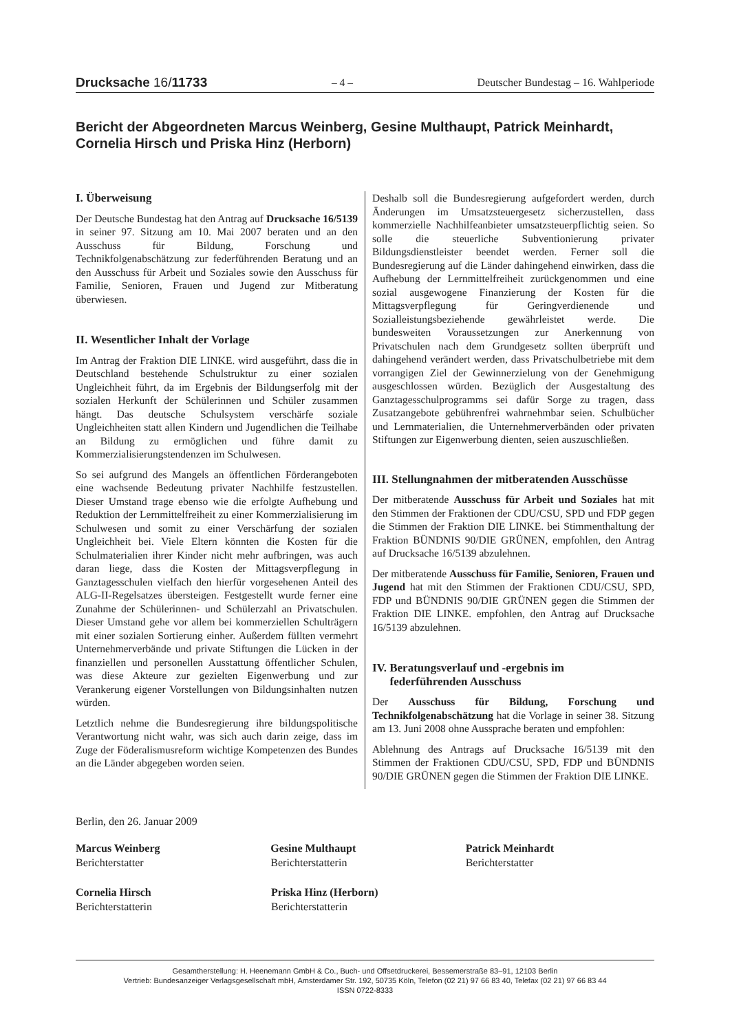Drucksache 16/11733 – 4 – Deutscher Bundestag – 16. Wahlperiode
Bericht der Abgeordneten Marcus Weinberg, Gesine Multhaupt, Patrick Meinhardt, Cornelia Hirsch und Priska Hinz (Herborn)
I. Überweisung
Der Deutsche Bundestag hat den Antrag auf Drucksache 16/5139 in seiner 97. Sitzung am 10. Mai 2007 beraten und an den Ausschuss für Bildung, Forschung und Technikfolgenabschätzung zur federführenden Beratung und an den Ausschuss für Arbeit und Soziales sowie den Ausschuss für Familie, Senioren, Frauen und Jugend zur Mitberatung überwiesen.
II. Wesentlicher Inhalt der Vorlage
Im Antrag der Fraktion DIE LINKE. wird ausgeführt, dass die in Deutschland bestehende Schulstruktur zu einer sozialen Ungleichheit führt, da im Ergebnis der Bildungserfolg mit der sozialen Herkunft der Schülerinnen und Schüler zusammen hängt. Das deutsche Schulsystem verschärfe soziale Ungleichheiten statt allen Kindern und Jugendlichen die Teilhabe an Bildung zu ermöglichen und führe damit zu Kommerzialisierungstendenzen im Schulwesen.
So sei aufgrund des Mangels an öffentlichen Förderangeboten eine wachsende Bedeutung privater Nachhilfe festzustellen. Dieser Umstand trage ebenso wie die erfolgte Aufhebung und Reduktion der Lernmittelfreiheit zu einer Kommerzialisierung im Schulwesen und somit zu einer Verschärfung der sozialen Ungleichheit bei. Viele Eltern könnten die Kosten für die Schulmaterialien ihrer Kinder nicht mehr aufbringen, was auch daran liege, dass die Kosten der Mittagsverpflegung in Ganztagesschulen vielfach den hierfür vorgesehenen Anteil des ALG-II-Regelsatzes übersteigen. Festgestellt wurde ferner eine Zunahme der Schülerinnen- und Schülerzahl an Privatschulen. Dieser Umstand gehe vor allem bei kommerziellen Schulträgern mit einer sozialen Sortierung einher. Außerdem füllten vermehrt Unternehmerverbände und private Stiftungen die Lücken in der finanziellen und personellen Ausstattung öffentlicher Schulen, was diese Akteure zur gezielten Eigenwerbung und zur Verankerung eigener Vorstellungen von Bildungsinhalten nutzen würden.
Letztlich nehme die Bundesregierung ihre bildungspolitische Verantwortung nicht wahr, was sich auch darin zeige, dass im Zuge der Föderalismusreform wichtige Kompetenzen des Bundes an die Länder abgegeben worden seien.
Deshalb soll die Bundesregierung aufgefordert werden, durch Änderungen im Umsatzsteuergesetz sicherzustellen, dass kommerzielle Nachhilfeanbieter umsatzsteuerpflichtig seien. So solle die steuerliche Subventionierung privater Bildungsdienstleister beendet werden. Ferner soll die Bundesregierung auf die Länder dahingehend einwirken, dass die Aufhebung der Lernmittelfreiheit zurückgenommen und eine sozial ausgewogene Finanzierung der Kosten für die Mittagsverpflegung für Geringverdienende und Sozialleistungsbeziehende gewährleistet werde. Die bundesweiten Voraussetzungen zur Anerkennung von Privatschulen nach dem Grundgesetz sollten überprüft und dahingehend verändert werden, dass Privatschulbetriebe mit dem vorrangigen Ziel der Gewinnerzielung von der Genehmigung ausgeschlossen würden. Bezüglich der Ausgestaltung des Ganztagesschulprogramms sei dafür Sorge zu tragen, dass Zusatzangebote gebührenfrei wahrnehmbar seien. Schulbücher und Lernmaterialien, die Unternehmerverbänden oder privaten Stiftungen zur Eigenwerbung dienten, seien auszuschließen.
III. Stellungnahmen der mitberatenden Ausschüsse
Der mitberatende Ausschuss für Arbeit und Soziales hat mit den Stimmen der Fraktionen der CDU/CSU, SPD und FDP gegen die Stimmen der Fraktion DIE LINKE. bei Stimmenthaltung der Fraktion BÜNDNIS 90/DIE GRÜNEN, empfohlen, den Antrag auf Drucksache 16/5139 abzulehnen.
Der mitberatende Ausschuss für Familie, Senioren, Frauen und Jugend hat mit den Stimmen der Fraktionen CDU/CSU, SPD, FDP und BÜNDNIS 90/DIE GRÜNEN gegen die Stimmen der Fraktion DIE LINKE. empfohlen, den Antrag auf Drucksache 16/5139 abzulehnen.
IV. Beratungsverlauf und -ergebnis im
federführenden Ausschuss
Der Ausschuss für Bildung, Forschung und Technikfolgenabschätzung hat die Vorlage in seiner 38. Sitzung am 13. Juni 2008 ohne Aussprache beraten und empfohlen:
Ablehnung des Antrags auf Drucksache 16/5139 mit den Stimmen der Fraktionen CDU/CSU, SPD, FDP und BÜNDNIS 90/DIE GRÜNEN gegen die Stimmen der Fraktion DIE LINKE.
Berlin, den 26. Januar 2009
Marcus Weinberg
Berichterstatter
Gesine Multhaupt
Berichterstatterin
Patrick Meinhardt
Berichterstatter
Cornelia Hirsch
Berichterstatterin
Priska Hinz (Herborn)
Berichterstatterin
Gesamtherstellung: H. Heenemann GmbH & Co., Buch- und Offsetdruckerei, Bessemerstraße 83–91, 12103 Berlin
Vertrieb: Bundesanzeiger Verlagsgesellschaft mbH, Amsterdamer Str. 192, 50735 Köln, Telefon (02 21) 97 66 83 40, Telefax (02 21) 97 66 83 44
ISSN 0722-8333